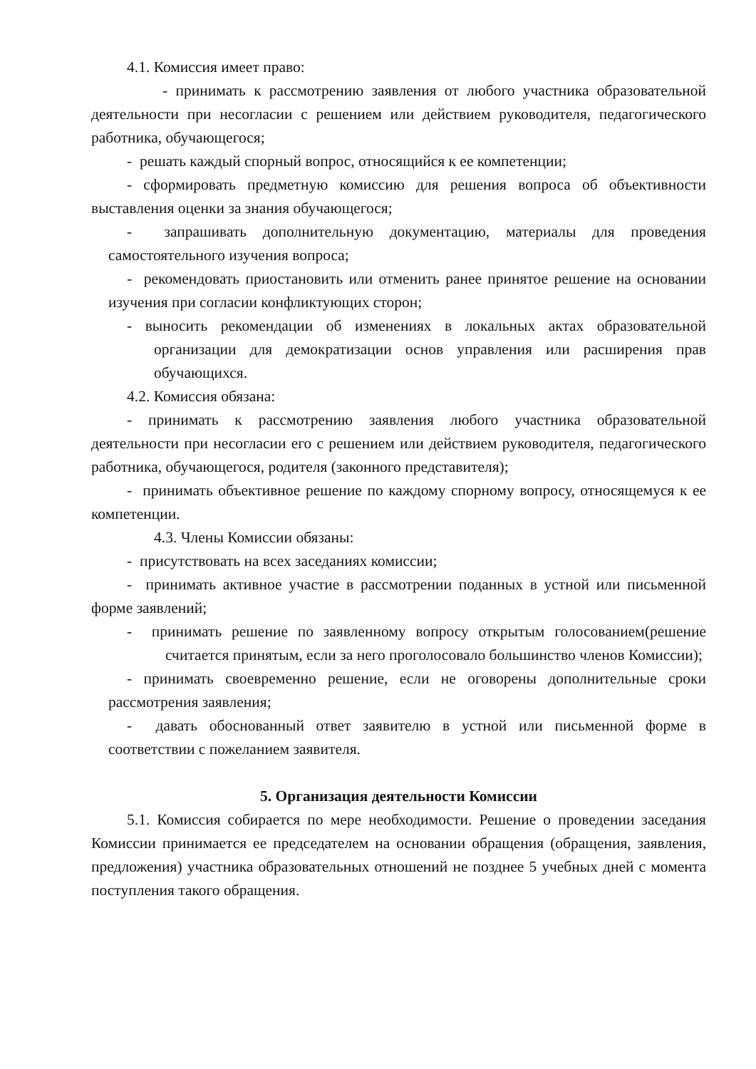4.1. Комиссия имеет право:
- принимать к рассмотрению заявления от любого участника образовательной деятельности при несогласии с решением или действием руководителя, педагогического работника, обучающегося;
- решать каждый спорный вопрос, относящийся к ее компетенции;
- сформировать предметную комиссию для решения вопроса об объективности выставления оценки за знания обучающегося;
- запрашивать дополнительную документацию, материалы для проведения самостоятельного изучения вопроса;
- рекомендовать приостановить или отменить ранее принятое решение на основании изучения при согласии конфликтующих сторон;
- выносить рекомендации об изменениях в локальных актах образовательной организации для демократизации основ управления или расширения прав обучающихся.
4.2. Комиссия обязана:
- принимать к рассмотрению заявления любого участника образовательной деятельности при несогласии его с решением или действием руководителя, педагогического работника, обучающегося, родителя (законного представителя);
- принимать объективное решение по каждому спорному вопросу, относящемуся к ее компетенции.
4.3. Члены Комиссии обязаны:
- присутствовать на всех заседаниях комиссии;
- принимать активное участие в рассмотрении поданных в устной или письменной форме заявлений;
- принимать решение по заявленному вопросу открытым голосованием(решение считается принятым, если за него проголосовало большинство членов Комиссии);
- принимать своевременно решение, если не оговорены дополнительные сроки рассмотрения заявления;
- давать обоснованный ответ заявителю в устной или письменной форме в соответствии с пожеланием заявителя.
5. Организация деятельности Комиссии
5.1. Комиссия собирается по мере необходимости. Решение о проведении заседания Комиссии принимается ее председателем на основании обращения (обращения, заявления, предложения) участника образовательных отношений не позднее 5 учебных дней с момента поступления такого обращения.